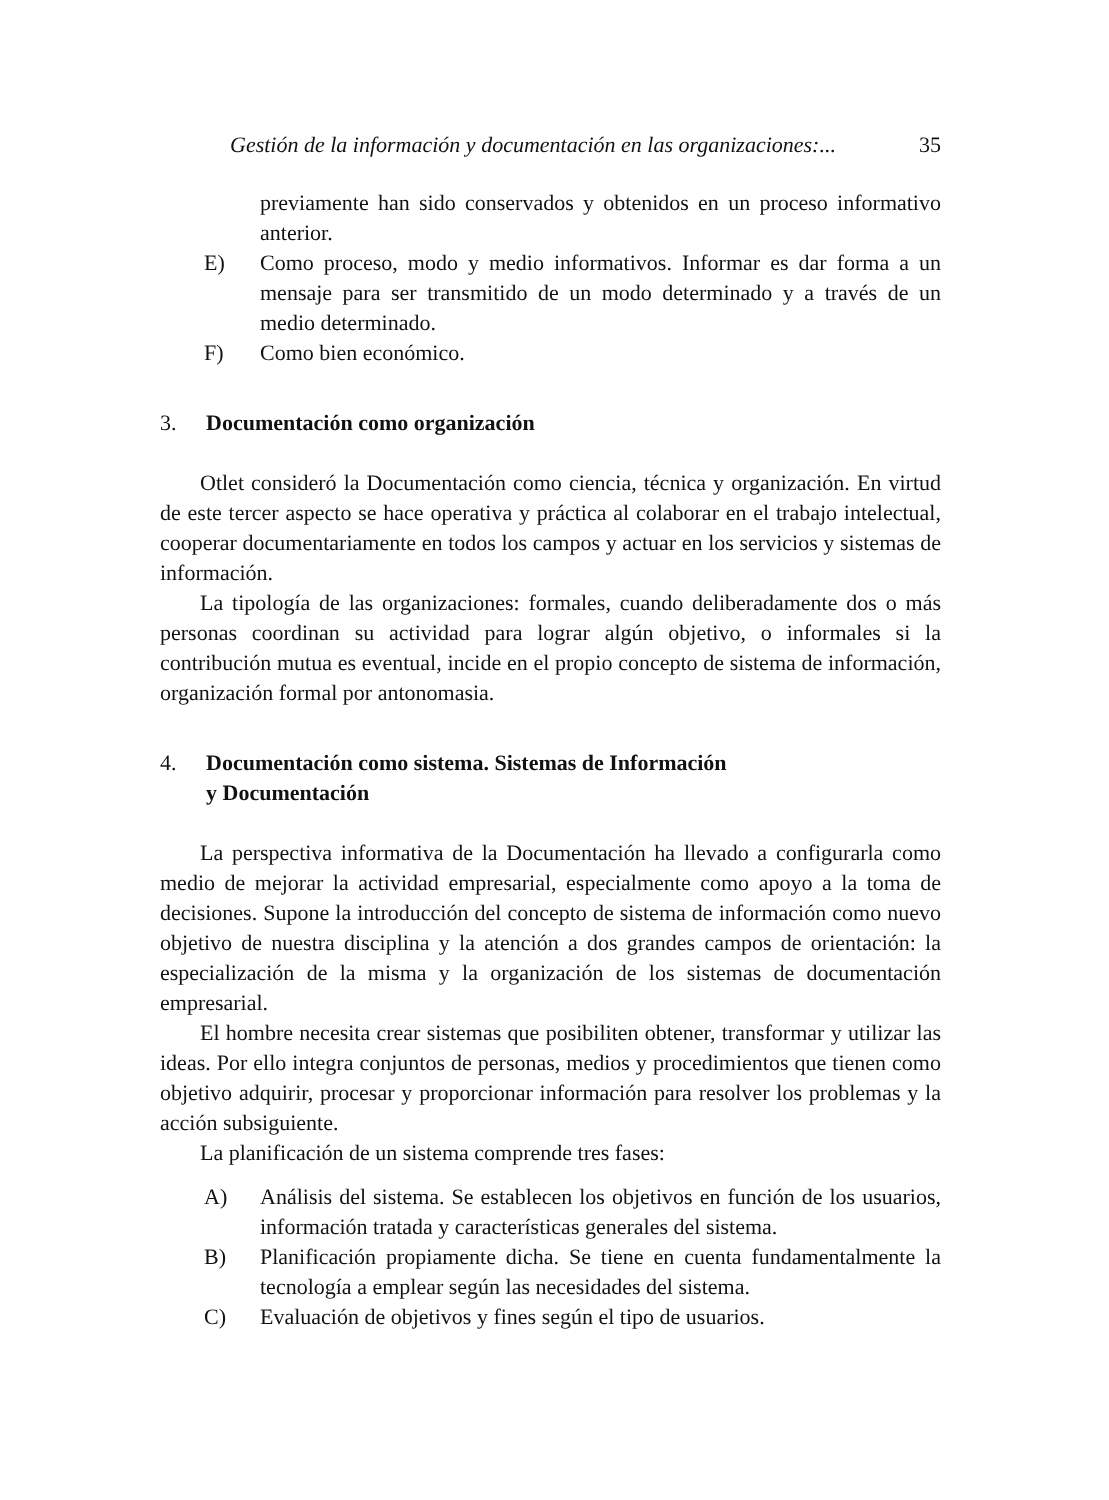Gestión de la información y documentación en las organizaciones:... 35
previamente han sido conservados y obtenidos en un proceso informativo anterior.
E) Como proceso, modo y medio informativos. Informar es dar forma a un mensaje para ser transmitido de un modo determinado y a través de un medio determinado.
F) Como bien económico.
3. Documentación como organización
Otlet consideró la Documentación como ciencia, técnica y organización. En virtud de este tercer aspecto se hace operativa y práctica al colaborar en el trabajo intelectual, cooperar documentariamente en todos los campos y actuar en los servicios y sistemas de información.
La tipología de las organizaciones: formales, cuando deliberadamente dos o más personas coordinan su actividad para lograr algún objetivo, o informales si la contribución mutua es eventual, incide en el propio concepto de sistema de información, organización formal por antonomasia.
4. Documentación como sistema. Sistemas de Información
y Documentación
La perspectiva informativa de la Documentación ha llevado a configurarla como medio de mejorar la actividad empresarial, especialmente como apoyo a la toma de decisiones. Supone la introducción del concepto de sistema de información como nuevo objetivo de nuestra disciplina y la atención a dos grandes campos de orientación: la especialización de la misma y la organización de los sistemas de documentación empresarial.
El hombre necesita crear sistemas que posibiliten obtener, transformar y utilizar las ideas. Por ello integra conjuntos de personas, medios y procedimientos que tienen como objetivo adquirir, procesar y proporcionar información para resolver los problemas y la acción subsiguiente.
La planificación de un sistema comprende tres fases:
A) Análisis del sistema. Se establecen los objetivos en función de los usuarios, información tratada y características generales del sistema.
B) Planificación propiamente dicha. Se tiene en cuenta fundamentalmente la tecnología a emplear según las necesidades del sistema.
C) Evaluación de objetivos y fines según el tipo de usuarios.